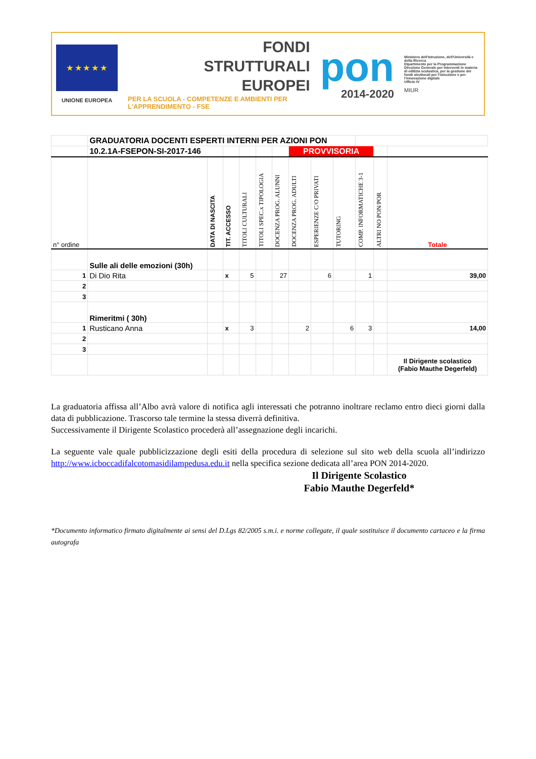★ ★ ★ ★ ★
UNIONE EUROPEA
FONDI
STRUTTURALI
EUROPEI
PER LA SCUOLA - COMPETENZE E AMBIENTI PER L'APPRENDIMENTO - FSE
pon
2014-2020
Ministero dell'Istruzione, dell'Università e della Ricerca
Dipartimento per la Programmazione
Direzione Generale per interventi in materia di edilizia scolastica, per la gestione dei fondi strutturali per l'istruzione e per l'innovazione digitale
Ufficio IV
MIUR
| | GRADUATORIA DOCENTI ESPERTI INTERNI PER AZIONI PON | | | | | | | | | | | |
| | 10.2.1A-FSEPON-SI-2017-146 | | | | | | PROVVISORIA | | | | | |
| n° ordine | | DATA DI NASCITA | TIT. ACCESSO | TITOLI CULTURALI | TITOLI SPEC.x TIPOLOGIA | DOCENZA PROG. ALUNNI | DOCENZA PROG. ADULTI | ESPERIENZE C/O PRIVATI | TUTORING | COMP. INFORMATICHE 3-1 | ALTRI NO PON/POR | Totale |
| | Sulle ali delle emozioni (30h) | | | | | | | | | | | |
| 1 | Di Dio Rita | | x | 5 | | 27 | | 6 | | 1 | | 39,00 |
| 2 | | | | | | | | | | | | |
| 3 | | | | | | | | | | | | |
| | Rimeritmi ( 30h) | | | | | | | | | | | |
| 1 | Rusticano Anna | | x | 3 | | | 2 | | 6 | 3 | | 14,00 |
| 2 | | | | | | | | | | | | |
| 3 | | | | | | | | | | | | |
| | | | | | | | | | | | | Il Dirigente scolastico (Fabio Mauthe Degerfeld) |
La graduatoria affissa all’Albo avrà valore di notifica agli interessati che potranno inoltrare reclamo entro dieci giorni dalla data di pubblicazione. Trascorso tale termine la stessa diverrà definitiva.
Successivamente il Dirigente Scolastico procederà all’assegnazione degli incarichi.
La seguente vale quale pubblicizzazione degli esiti della procedura di selezione sul sito web della scuola all’indirizzo http://www.icboccadifalcotomasidilampedusa.edu.it nella specifica sezione dedicata all’area PON 2014-2020.
Il Dirigente Scolastico
Fabio Mauthe Degerfeld*
*Documento informatico firmato digitalmente ai sensi del D.Lgs 82/2005 s.m.i. e norme collegate, il quale sostituisce il documento cartaceo e la firma autografa